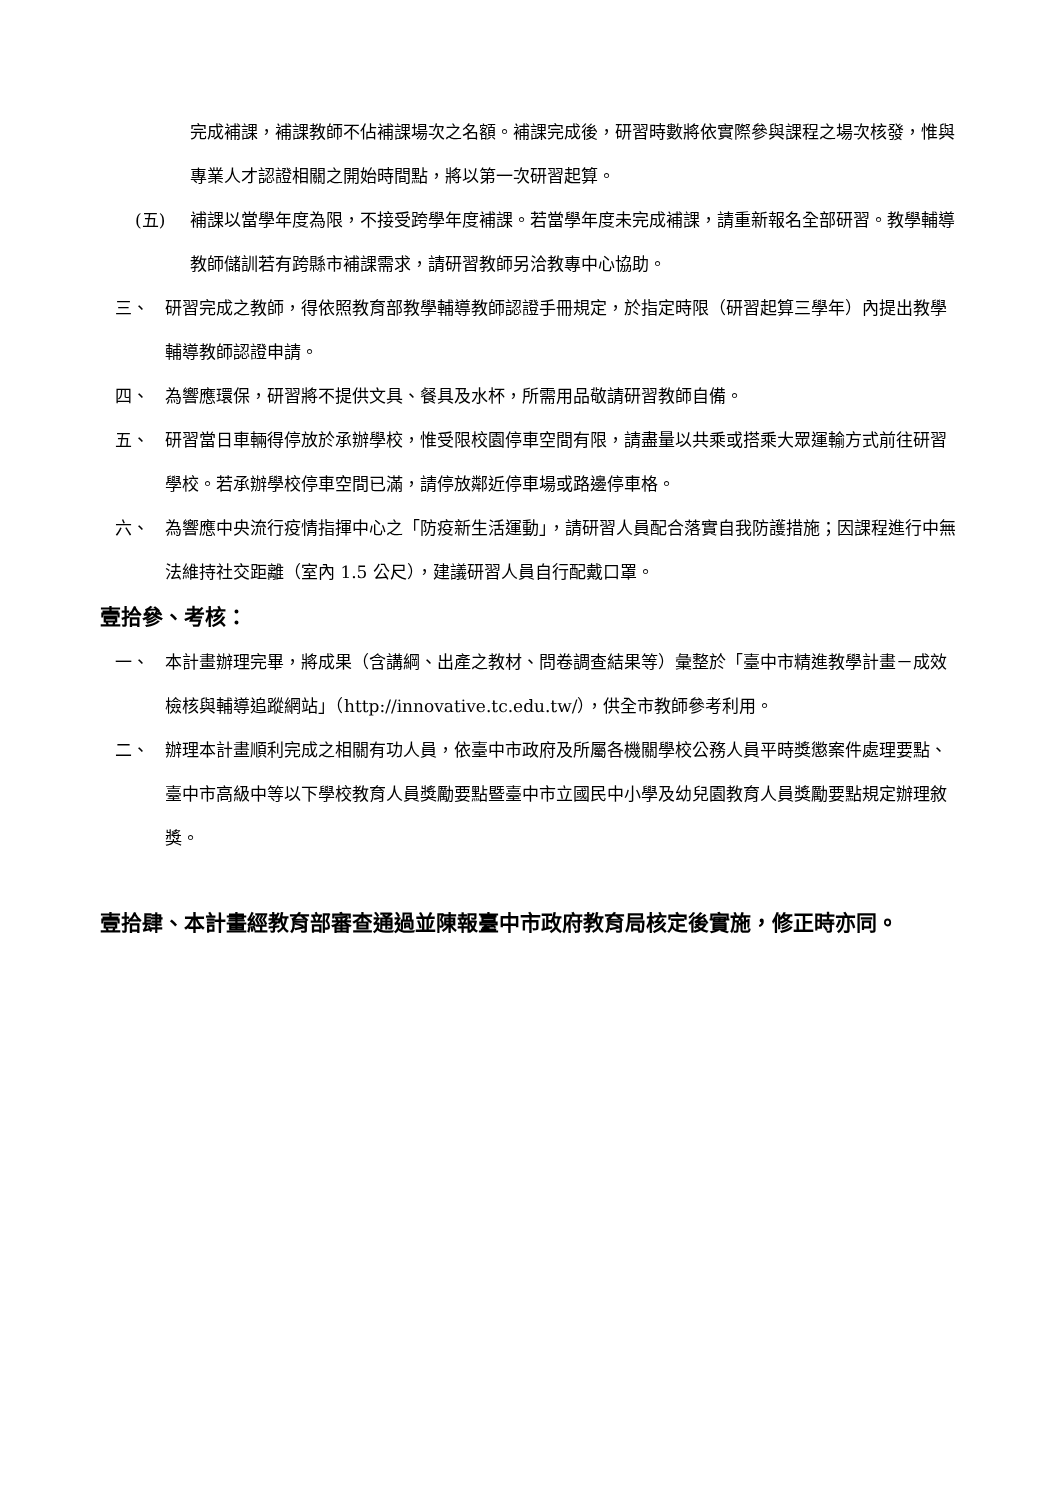完成補課，補課教師不佔補課場次之名額。補課完成後，研習時數將依實際參與課程之場次核發，惟與專業人才認證相關之開始時間點，將以第一次研習起算。
(五) 補課以當學年度為限，不接受跨學年度補課。若當學年度未完成補課，請重新報名全部研習。教學輔導教師儲訓若有跨縣市補課需求，請研習教師另洽教專中心協助。
三、 研習完成之教師，得依照教育部教學輔導教師認證手冊規定，於指定時限（研習起算三學年）內提出教學輔導教師認證申請。
四、 為響應環保，研習將不提供文具、餐具及水杯，所需用品敬請研習教師自備。
五、 研習當日車輛得停放於承辦學校，惟受限校園停車空間有限，請盡量以共乘或搭乘大眾運輸方式前往研習學校。若承辦學校停車空間已滿，請停放鄰近停車場或路邊停車格。
六、 為響應中央流行疫情指揮中心之「防疫新生活運動」，請研習人員配合落實自我防護措施；因課程進行中無法維持社交距離（室內 1.5 公尺），建議研習人員自行配戴口罩。
壹拾參、考核：
一、 本計畫辦理完畢，將成果（含講綱、出產之教材、問卷調查結果等）彙整於「臺中市精進教學計畫－成效檢核與輔導追蹤網站」（http://innovative.tc.edu.tw/），供全市教師參考利用。
二、 辦理本計畫順利完成之相關有功人員，依臺中市政府及所屬各機關學校公務人員平時獎懲案件處理要點、臺中市高級中等以下學校教育人員獎勵要點暨臺中市立國民中小學及幼兒園教育人員獎勵要點規定辦理敘獎。
壹拾肆、 本計畫經教育部審查通過並陳報臺中市政府教育局核定後實施，修正時亦同。